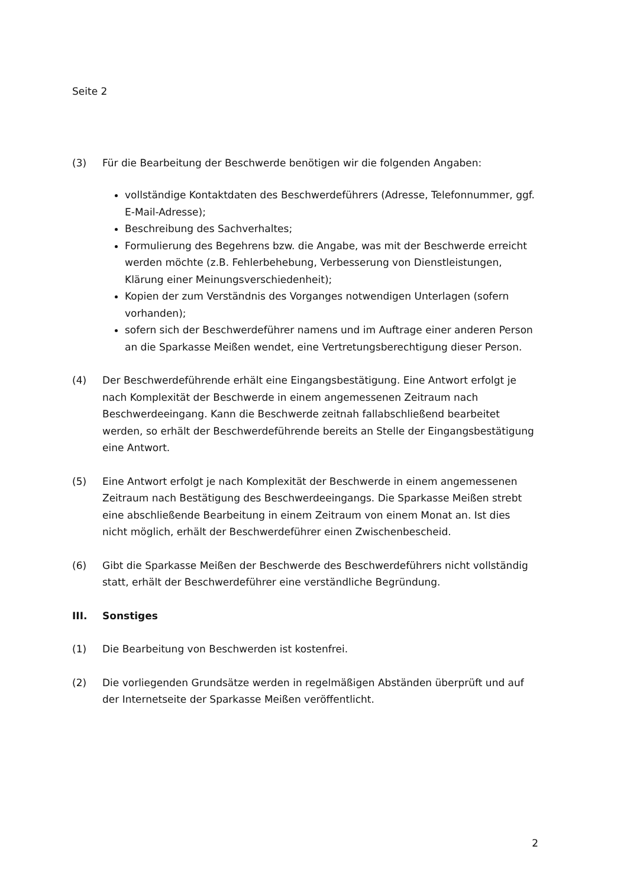Seite 2
(3) Für die Bearbeitung der Beschwerde benötigen wir die folgenden Angaben:
vollständige Kontaktdaten des Beschwerdeführers (Adresse, Telefonnummer, ggf. E-Mail-Adresse);
Beschreibung des Sachverhaltes;
Formulierung des Begehrens bzw. die Angabe, was mit der Beschwerde erreicht werden möchte (z.B. Fehlerbehebung, Verbesserung von Dienstleistungen, Klärung einer Meinungsverschiedenheit);
Kopien der zum Verständnis des Vorganges notwendigen Unterlagen (sofern vorhanden);
sofern sich der Beschwerdeführer namens und im Auftrage einer anderen Person an die Sparkasse Meißen wendet, eine Vertretungsberechtigung dieser Person.
(4) Der Beschwerdeführende erhält eine Eingangsbestätigung. Eine Antwort erfolgt je nach Komplexität der Beschwerde in einem angemessenen Zeitraum nach Beschwerdeeingang. Kann die Beschwerde zeitnah fallabschließend bearbeitet werden, so erhält der Beschwerdeführende bereits an Stelle der Eingangsbestätigung eine Antwort.
(5) Eine Antwort erfolgt je nach Komplexität der Beschwerde in einem angemessenen Zeitraum nach Bestätigung des Beschwerdeeingangs. Die Sparkasse Meißen strebt eine abschließende Bearbeitung in einem Zeitraum von einem Monat an. Ist dies nicht möglich, erhält der Beschwerdeführer einen Zwischenbescheid.
(6) Gibt die Sparkasse Meißen der Beschwerde des Beschwerdeführers nicht vollständig statt, erhält der Beschwerdeführer eine verständliche Begründung.
III. Sonstiges
(1) Die Bearbeitung von Beschwerden ist kostenfrei.
(2) Die vorliegenden Grundsätze werden in regelmäßigen Abständen überprüft und auf der Internetseite der Sparkasse Meißen veröffentlicht.
2